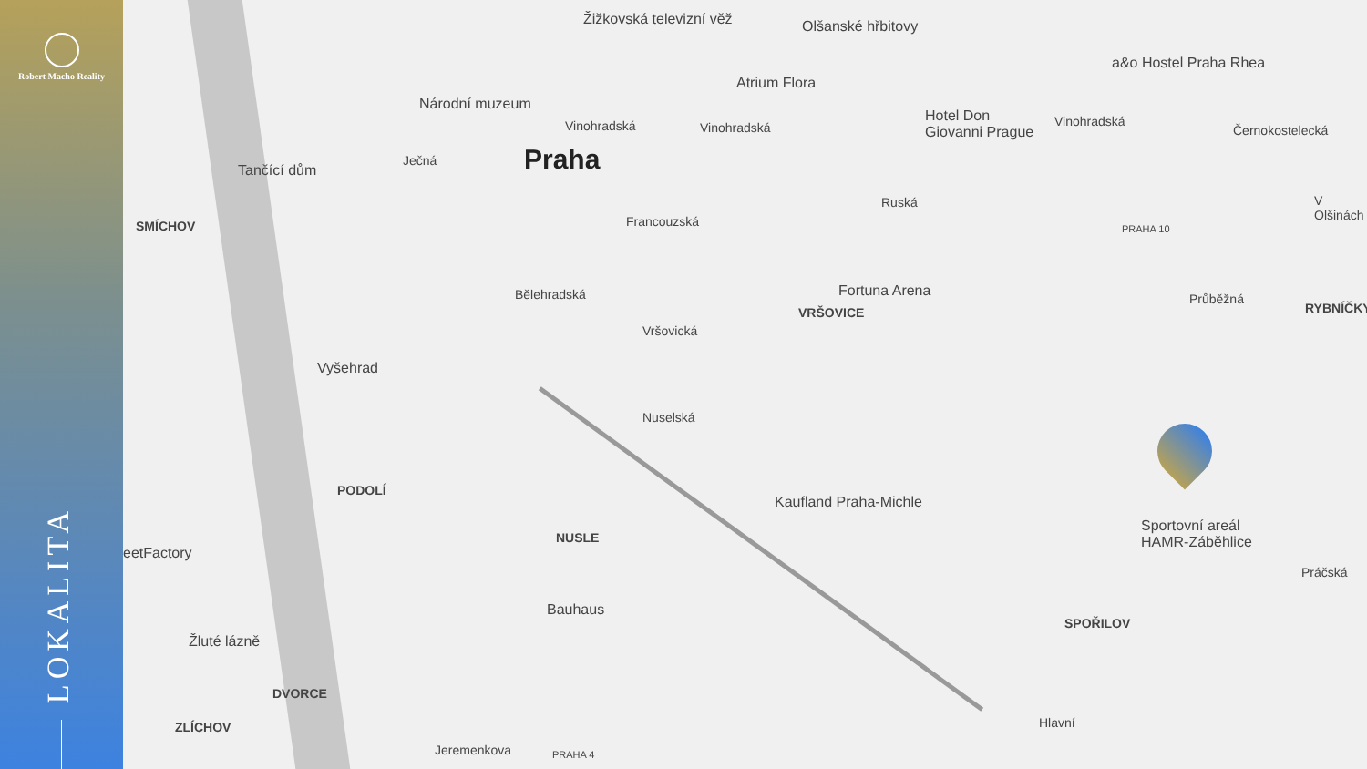Robert Macho Reality
LOKALITA
Žižkovská televizní věž Olšanské hřbitovy
a&o Hostel Praha Rhea
Atrium Flora
Národní muzeum
Hotel Don
Giovanni Prague
Vinohradská Vinohradská Vinohradská
Černokostelecká
Tančící dům
Ječná Praha
Ruská V Olšinách
SMÍCHOV Francouzská PRAHA 10
Bělehradská Fortuna Arena
VRŠOVICE RYBNÍČKY
Průběžná
Vršovická
Vyšehrad
Nuselská
PODOLÍ
Kaufland Praha-Michle
Sportovní areál
HAMR-Záběhlice
NUSLE
eetFactory
Práčská
Bauhaus
SPOŘILOV
Žluté lázně
DVORCE
ZLÍCHOV Hlavní
Jeremenkova PRAHA 4